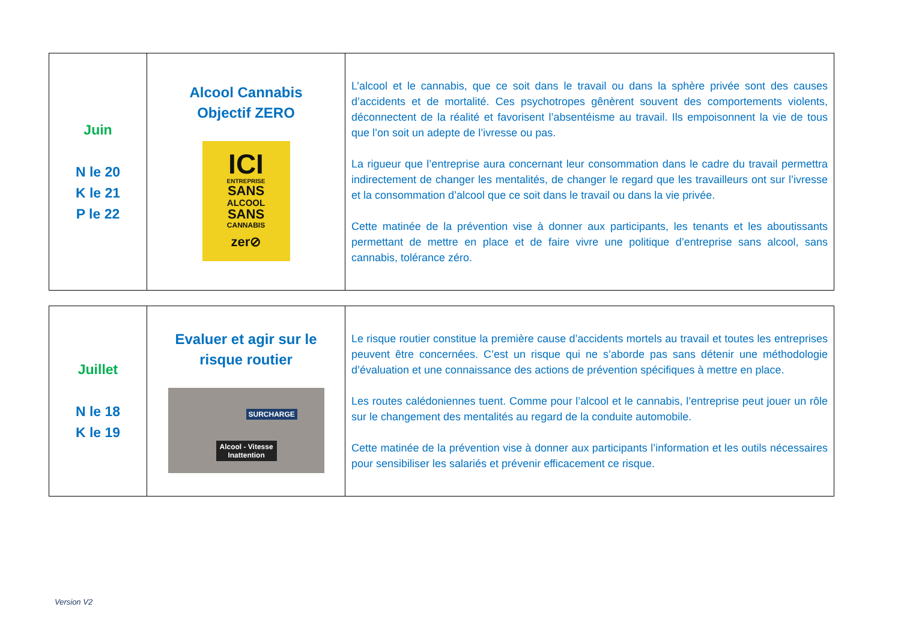| Juin N le 20 K le 21 P le 22 | Alcool Cannabis Objectif ZERO ICI ENTREPRISE SANS ALCOOL SANS CANNABIS zer⊘ | L’alcool et le cannabis, que ce soit dans le travail ou dans la sphère privée sont des causes d’accidents et de mortalité. Ces psychotropes gênèrent souvent des comportements violents, déconnectent de la réalité et favorisent l’absentéisme au travail. Ils empoisonnent la vie de tous que l’on soit un adepte de l’ivresse ou pas. La rigueur que l’entreprise aura concernant leur consommation dans le cadre du travail permettra indirectement de changer les mentalités, de changer le regard que les travailleurs ont sur l’ivresse et la consommation d’alcool que ce soit dans le travail ou dans la vie privée. Cette matinée de la prévention vise à donner aux participants, les tenants et les aboutissants permettant de mettre en place et de faire vivre une politique d’entreprise sans alcool, sans cannabis, tolérance zéro. |
| Juillet N le 18 K le 19 | Evaluer et agir sur le risque routier SURCHARGE Alcool - Vitesse Inattention | Le risque routier constitue la première cause d’accidents mortels au travail et toutes les entreprises peuvent être concernées. C’est un risque qui ne s’aborde pas sans détenir une méthodologie d’évaluation et une connaissance des actions de prévention spécifiques à mettre en place. Les routes calédoniennes tuent. Comme pour l’alcool et le cannabis, l’entreprise peut jouer un rôle sur le changement des mentalités au regard de la conduite automobile. Cette matinée de la prévention vise à donner aux participants l’information et les outils nécessaires pour sensibiliser les salariés et prévenir efficacement ce risque. |
Version V2